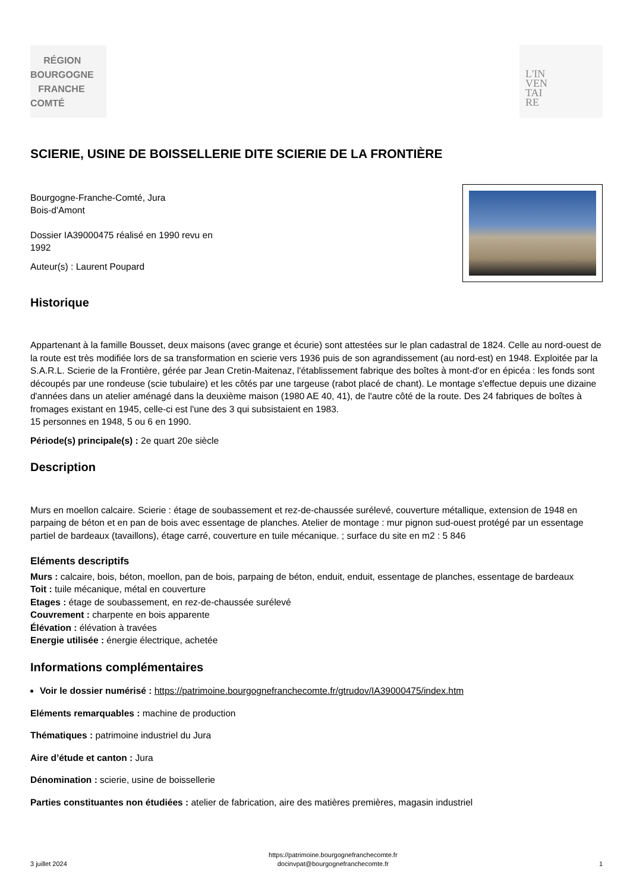RÉGION
BOURGOGNE
FRANCHE
COMTÉ
L'IN
VEN
TAI
RE
SCIERIE, USINE DE BOISSELLERIE DITE SCIERIE DE LA FRONTIÈRE
Bourgogne-Franche-Comté, Jura
Bois-d'Amont
Dossier IA39000475 réalisé en 1990 revu en
1992
Auteur(s) : Laurent Poupard
Historique
Appartenant à la famille Bousset, deux maisons (avec grange et écurie) sont attestées sur le plan cadastral de 1824. Celle au nord-ouest de la route est très modifiée lors de sa transformation en scierie vers 1936 puis de son agrandissement (au nord-est) en 1948. Exploitée par la S.A.R.L. Scierie de la Frontière, gérée par Jean Cretin-Maitenaz, l'établissement fabrique des boîtes à mont-d'or en épicéa : les fonds sont découpés par une rondeuse (scie tubulaire) et les côtés par une targeuse (rabot placé de chant). Le montage s'effectue depuis une dizaine d'années dans un atelier aménagé dans la deuxième maison (1980 AE 40, 41), de l'autre côté de la route. Des 24 fabriques de boîtes à fromages existant en 1945, celle-ci est l'une des 3 qui subsistaient en 1983.
15 personnes en 1948, 5 ou 6 en 1990.
Période(s) principale(s) : 2e quart 20e siècle
Description
Murs en moellon calcaire. Scierie : étage de soubassement et rez-de-chaussée surélevé, couverture métallique, extension de 1948 en parpaing de béton et en pan de bois avec essentage de planches. Atelier de montage : mur pignon sud-ouest protégé par un essentage partiel de bardeaux (tavaillons), étage carré, couverture en tuile mécanique. ; surface du site en m2 : 5 846
Eléments descriptifs
Murs : calcaire, bois, béton, moellon, pan de bois, parpaing de béton, enduit, enduit, essentage de planches, essentage de bardeaux
Toit : tuile mécanique, métal en couverture
Etages : étage de soubassement, en rez-de-chaussée surélevé
Couvrement : charpente en bois apparente
Élévation : élévation à travées
Energie utilisée : énergie électrique, achetée
Informations complémentaires
Voir le dossier numérisé : https://patrimoine.bourgognefranchecomte.fr/gtrudov/IA39000475/index.htm
Eléments remarquables : machine de production
Thématiques : patrimoine industriel du Jura
Aire d’étude et canton : Jura
Dénomination : scierie, usine de boissellerie
Parties constituantes non étudiées : atelier de fabrication, aire des matières premières, magasin industriel
3 juillet 2024 https://patrimoine.bourgognefranchecomte.fr
docinvpat@bourgognefranchecomte.fr 1